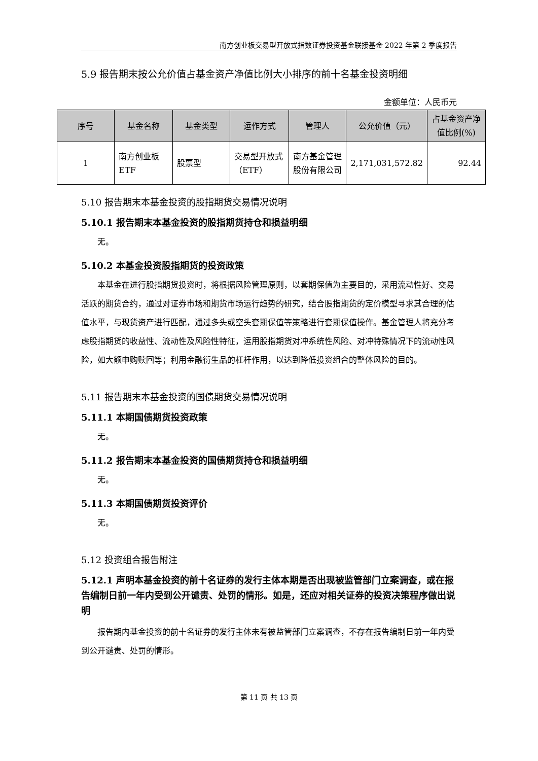南方创业板交易型开放式指数证券投资基金联接基金 2022 年第 2 季度报告
5.9 报告期末按公允价值占基金资产净值比例大小排序的前十名基金投资明细
金额单位：人民币元
| 序号 | 基金名称 | 基金类型 | 运作方式 | 管理人 | 公允价值（元） | 占基金资产净值比例(%) |
| --- | --- | --- | --- | --- | --- | --- |
| 1 | 南方创业板 ETF | 股票型 | 交易型开放式（ETF） | 南方基金管理股份有限公司 | 2,171,031,572.82 | 92.44 |
5.10 报告期末本基金投资的股指期货交易情况说明
5.10.1 报告期末本基金投资的股指期货持仓和损益明细
无。
5.10.2 本基金投资股指期货的投资政策
本基金在进行股指期货投资时，将根据风险管理原则，以套期保值为主要目的，采用流动性好、交易活跃的期货合约，通过对证券市场和期货市场运行趋势的研究，结合股指期货的定价模型寻求其合理的估值水平，与现货资产进行匹配，通过多头或空头套期保值等策略进行套期保值操作。基金管理人将充分考虑股指期货的收益性、流动性及风险性特征，运用股指期货对冲系统性风险、对冲特殊情况下的流动性风险，如大额申购赎回等；利用金融衍生品的杠杆作用，以达到降低投资组合的整体风险的目的。
5.11 报告期末本基金投资的国债期货交易情况说明
5.11.1 本期国债期货投资政策
无。
5.11.2 报告期末本基金投资的国债期货持仓和损益明细
无。
5.11.3 本期国债期货投资评价
无。
5.12 投资组合报告附注
5.12.1 声明本基金投资的前十名证券的发行主体本期是否出现被监管部门立案调查，或在报告编制日前一年内受到公开谴责、处罚的情形。如是，还应对相关证券的投资决策程序做出说明
报告期内基金投资的前十名证券的发行主体未有被监管部门立案调查，不存在报告编制日前一年内受到公开谴责、处罚的情形。
第 11 页 共 13 页